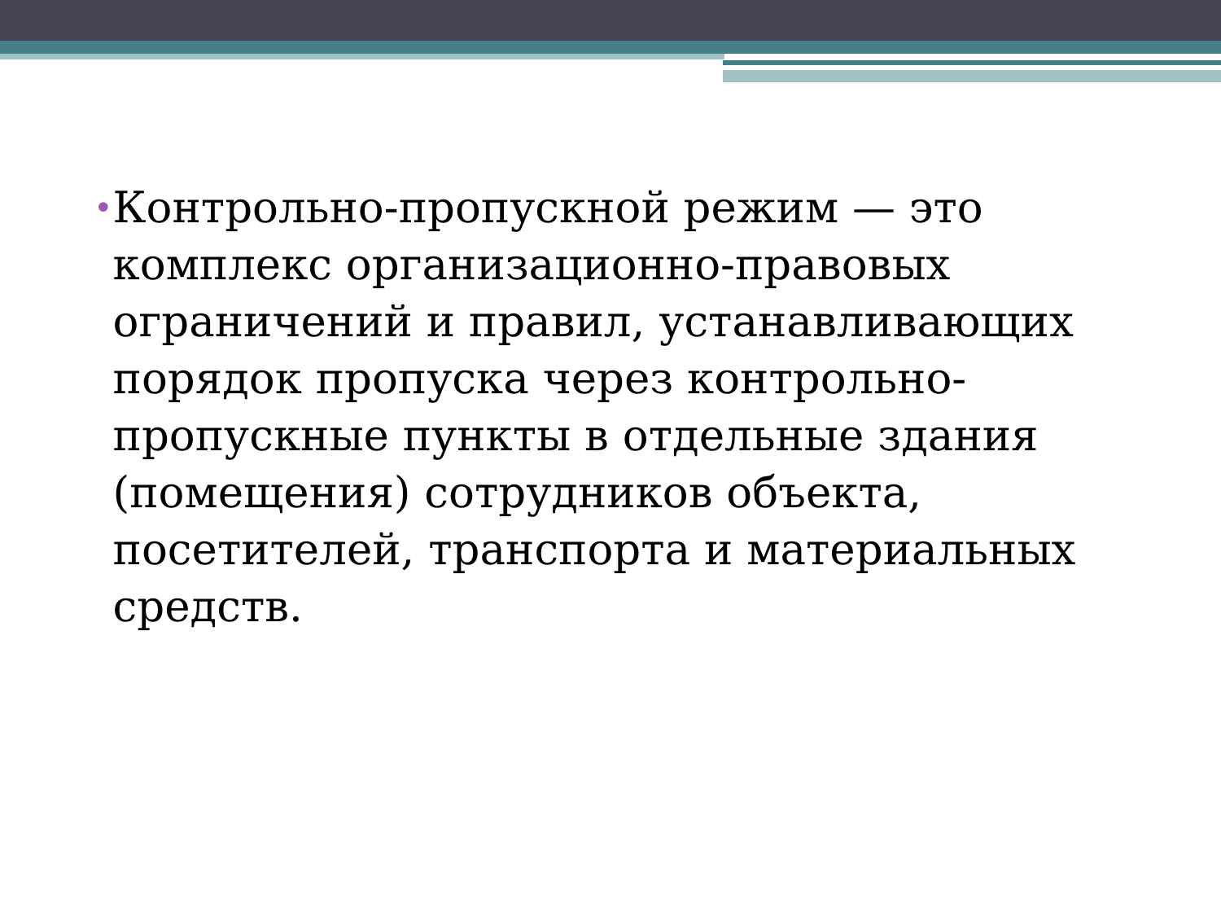•
Контрольно-пропускной режим — это комплекс организационно-правовых ограничений и правил, устанавливающих порядок пропуска через контрольно-пропускные пункты в отдельные здания (помещения) сотрудников объекта, посетителей, транспорта и материальных средств.